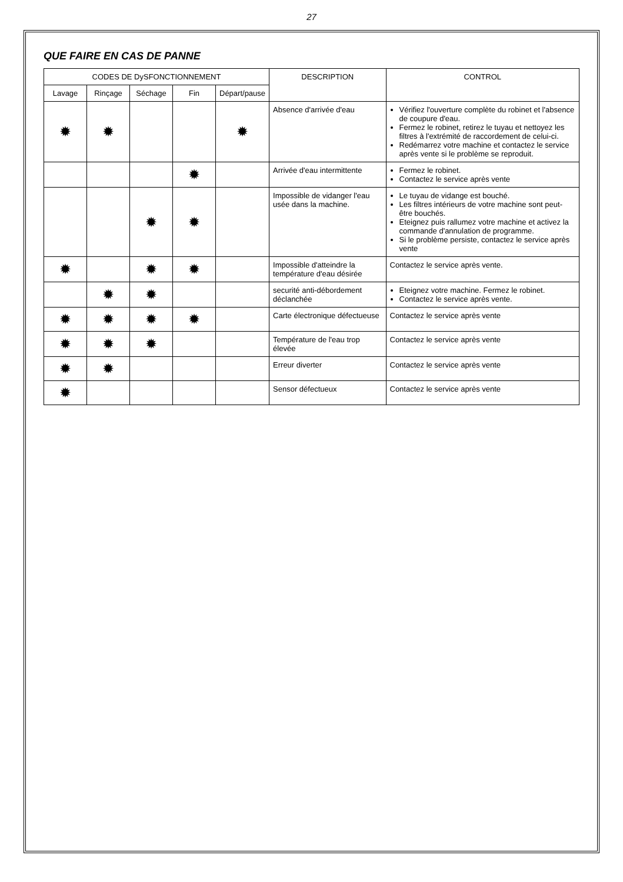27
QUE FAIRE EN CAS DE PANNE
| CODES DE DySFONCTIONNEMENT | | | | | DESCRIPTION | CONTROL |
| --- | --- | --- | --- | --- | --- | --- |
| Lavage | Rinçage | Séchage | Fin | Départ/pause | | |
| ✹ | ✹ | | | ✹ | Absence d'arrivée d'eau | Vérifiez l'ouverture complète du robinet et l'absence de coupure d'eau. Fermez le robinet, retirez le tuyau et nettoyez les filtres à l'extrémité de raccordement de celui-ci. Redémarrez votre machine et contactez le service après vente si le problème se reproduit. |
| | | | ✹ | | Arrivée d'eau intermittente | Fermez le robinet. Contactez le service après vente |
| | | ✹ | ✹ | | Impossible de vidanger l'eau usée dans la machine. | Le tuyau de vidange est bouché. Les filtres intérieurs de votre machine sont peut-être bouchés. Eteignez puis rallumez votre machine et activez la commande d'annulation de programme. Si le problème persiste, contactez le service après vente |
| ✹ | | ✹ | ✹ | | Impossible d'atteindre la température d'eau désirée | Contactez le service après vente. |
| | ✹ | ✹ | | | securité anti-débordement déclanchée | Eteignez votre machine. Fermez le robinet. Contactez le service après vente. |
| ✹ | ✹ | ✹ | ✹ | | Carte électronique défectueuse | Contactez le service après vente |
| ✹ | ✹ | ✹ | | | Température de l'eau trop élevée | Contactez le service après vente |
| ✹ | ✹ | | | | Erreur diverter | Contactez le service après vente |
| ✹ | | | | | Sensor défectueux | Contactez le service après vente |